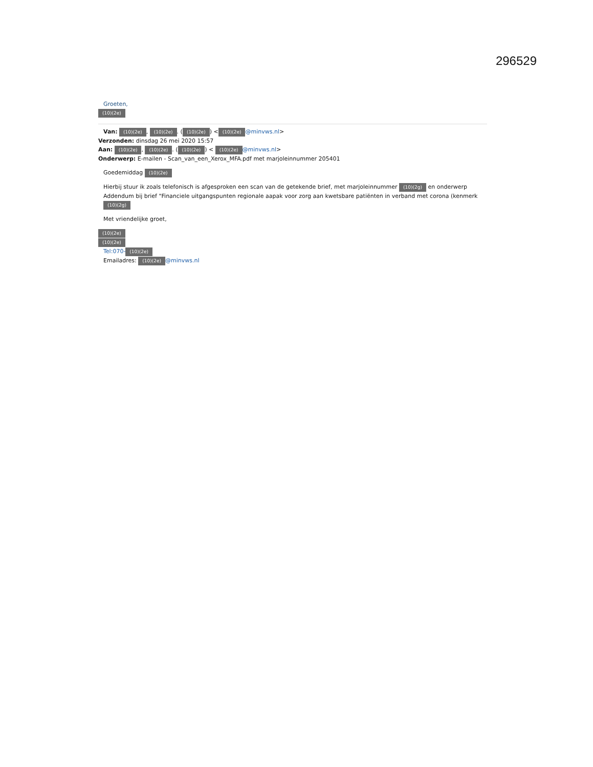296529
Groeten,
(10)(2e)
Van: (10)(2e), (10)(2e). ((10)(2e)) < (10)(2e) @minvws.nl>
Verzonden: dinsdag 26 mei 2020 15:57
Aan: (10)(2e), (10)(2e). ((10)(2e)) < (10)(2e) @minvws.nl>
Onderwerp: E-mailen - Scan_van_een_Xerox_MFA.pdf met marjoleinnummer 205401
Goedemiddag (10)(2e)
Hierbij stuur ik zoals telefonisch is afgesproken een scan van de getekende brief, met marjoleinnummer (10)(2g) en onderwerp Addendum bij brief "Financiele uitgangspunten regionale aapak voor zorg aan kwetsbare patiënten in verband met corona (kenmerk (10)(2g)
Met vriendelijke groet,
(10)(2e)
(10)(2e)
Tel:070- (10)(2e)
Emailadres: (10)(2e) @minvws.nl